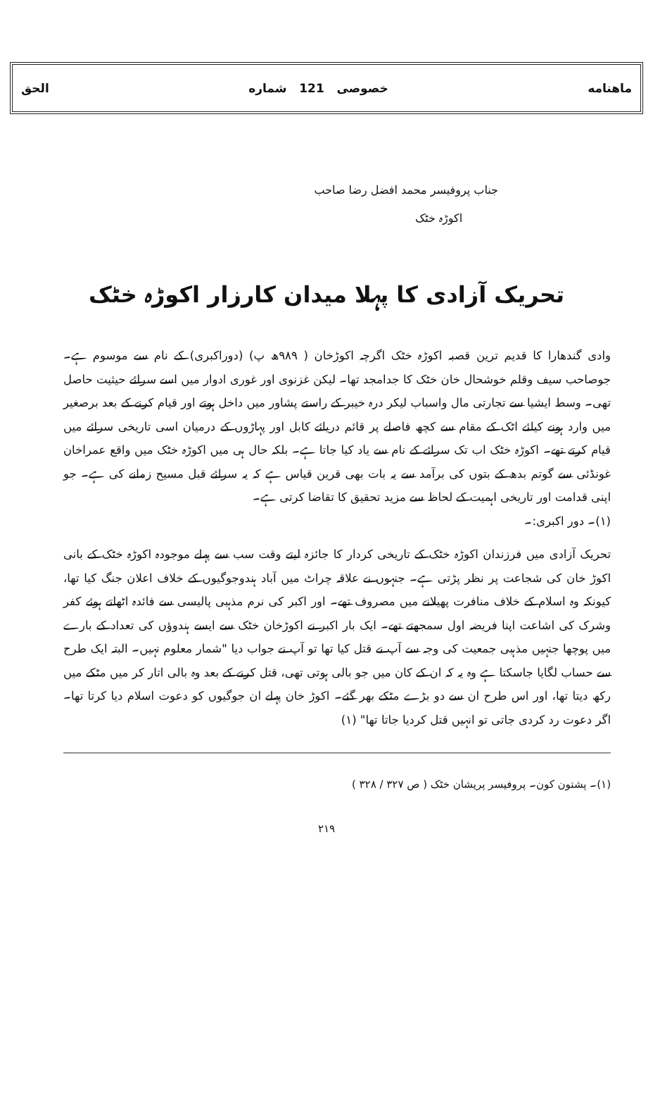ماهنامه خصوصی 121 شماره الحق
جناب پروفیسر محمد افضل رضا صاحب
اکوڑہ خٹک
تحریک آزادی کا پہلا میدان کارزار اکوڑہ خٹک
وادی گندھارا کا قدیم ترین قصبہ اکوڑہ خٹک اگرچہ اکوڑخان ( ۹۸۹ھ پ) (دوراکبری) کے نام سے موسوم ہے۔ جوصاحب سیف وقلم خوشحال خان خٹک کا جدامجد تھا۔ لیکن غزنوی اور غوری ادوار میں اسے سرائے حیثیت حاصل تھی۔ وسط ایشیا سے تجارتی مال واسباب لیکر درہ خیبر کے راستے پشاور میں داخل ہوتے اور قیام کرنے کے بعد برصغیر میں وارد ہونے کیلئے اٹک کے مقام سے کچھ فاصلے پر قائم دریائے کابل اور پہاڑوں کے درمیان اسی تاریخی سرائے میں قیام کرتے تھے۔ اکوڑہ خٹک اب تک سرائے کے نام سے یاد کیا جاتا ہے۔ بلکہ حال ہی میں اکوڑہ خٹک میں واقع عمراخان غونڈئی سے گوتم بدھ کے بتوں کی برآمد سے یہ بات بھی قرین قیاس ہے کہ یہ سرائے قبل مسیح زمانے کی ہے۔ جو اپنی قدامت اور تاریخی اہمیت کے لحاظ سے مزید تحقیق کا تقاضا کرتی ہے۔
(۱)۔ دور اکبری:۔
تحریک آزادی میں فرزندان اکوڑہ خٹک کے تاریخی کردار کا جائزہ لیتے وقت سب سے پہلے موجودہ اکوڑہ خٹک کے بانی اکوڑ خان کی شجاعت پر نظر پڑتی ہے۔ جنہوں نے علاقہ چراٹ میں آباد ہندوجوگیوں کے خلاف اعلان جنگ کیا تھا، کیونکہ وہ اسلام کے خلاف منافرت پھیلانے میں مصروف تھے۔ اور اکبر کی نرم مذہبی پالیسی سے فائدہ اٹھاتے ہوئے کفر وشرک کی اشاعت اپنا فریضہ اول سمجھتے تھے۔ ایک بار اکبر نے اکوڑخان خٹک سے ایسے ہندوؤں کی تعداد کے بارے میں پوچھا جنہیں مذہبی جمعیت کی وجہ سے آپ نے قتل کیا تھا تو آپ نے جواب دیا "شمار معلوم نہیں۔ البتہ ایک طرح سے حساب لگایا جاسکتا ہے وہ یہ کہ ان کے کان میں جو بالی ہوتی تھی، قتل کرنے کے بعد وہ بالی اتار کر میں مٹکے میں رکھ دیتا تھا، اور اس طرح ان سے دو بڑے مٹکے بھر گئے۔ اکوڑ خان پہلے ان جوگیوں کو دعوت اسلام دیا کرتا تھا۔ اگر دعوت رد کردی جاتی تو انہیں قتل کردیا جاتا تھا" (۱)
(۱)۔ پشتون کون۔ پروفیسر پریشان خٹک ( ص ۳۲۷ / ۳۲۸ )
۲۱۹